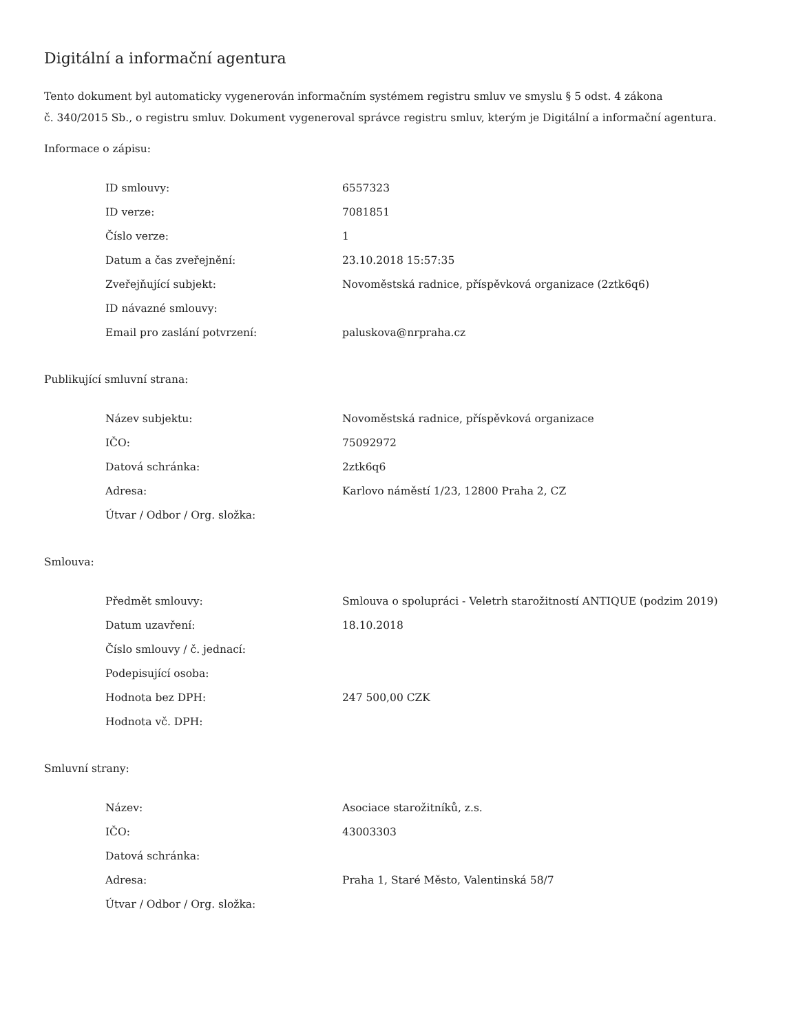Digitální a informační agentura
Tento dokument byl automaticky vygenerován informačním systémem registru smluv ve smyslu § 5 odst. 4 zákona
č. 340/2015 Sb., o registru smluv. Dokument vygeneroval správce registru smluv, kterým je Digitální a informační agentura.
Informace o zápisu:
| ID smlouvy: | 6557323 |
| ID verze: | 7081851 |
| Číslo verze: | 1 |
| Datum a čas zveřejnění: | 23.10.2018 15:57:35 |
| Zveřejňující subjekt: | Novoměstská radnice, příspěvková organizace (2ztk6q6) |
| ID návazné smlouvy: | |
| Email pro zaslání potvrzení: | paluskova@nrpraha.cz |
Publikující smluvní strana:
| Název subjektu: | Novoměstská radnice, příspěvková organizace |
| IČO: | 75092972 |
| Datová schránka: | 2ztk6q6 |
| Adresa: | Karlovo náměstí 1/23, 12800 Praha 2, CZ |
| Útvar / Odbor / Org. složka: | |
Smlouva:
| Předmět smlouvy: | Smlouva o spolupráci - Veletrh starožitností ANTIQUE (podzim 2019) |
| Datum uzavření: | 18.10.2018 |
| Číslo smlouvy / č. jednací: | |
| Podepisující osoba: | |
| Hodnota bez DPH: | 247 500,00 CZK |
| Hodnota vč. DPH: | |
Smluvní strany:
| Název: | Asociace starožitníků, z.s. |
| IČO: | 43003303 |
| Datová schránka: | |
| Adresa: | Praha 1, Staré Město, Valentinská 58/7 |
| Útvar / Odbor / Org. složka: | |